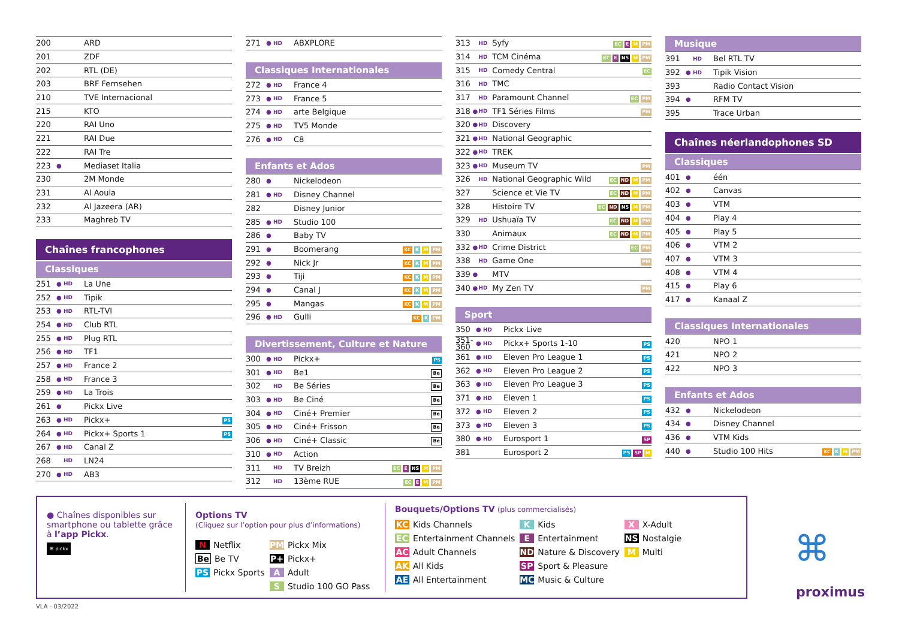| 200 | | | ARD |
| 201 | | | ZDF |
| 202 | | | RTL (DE) |
| 203 | | | BRF Fernsehen |
| 210 | | | TVE Internacional |
| 215 | | | KTO |
| 220 | | | RAI Uno |
| 221 | | | RAI Due |
| 222 | | | RAI Tre |
| 223 | ● | | Mediaset Italia |
| 230 | | | 2M Monde |
| 231 | | | Al Aoula |
| 232 | | | Al Jazeera (AR) |
| 233 | | | Maghreb TV |
Chaînes francophones
Classiques
| 251 | ● | HD | La Une | |
| 252 | ● | HD | Tipik | |
| 253 | ● | HD | RTL-TVI | |
| 254 | ● | HD | Club RTL | |
| 255 | ● | HD | Plug RTL | |
| 256 | ● | HD | TF1 | |
| 257 | ● | HD | France 2 | |
| 258 | ● | HD | France 3 | |
| 259 | ● | HD | La Trois | |
| 261 | ● | | Pickx Live | |
| 263 | ● | HD | Pickx+ | PS |
| 264 | ● | HD | Pickx+ Sports 1 | PS |
| 267 | ● | HD | Canal Z | |
| 268 | | HD | LN24 | |
| 270 | ● | HD | AB3 | |
| 271 | ● | HD | ABXPLORE |
Classiques Internationales
| 272 | ● | HD | France 4 |
| 273 | ● | HD | France 5 |
| 274 | ● | HD | arte Belgique |
| 275 | ● | HD | TV5 Monde |
| 276 | ● | HD | C8 |
Enfants et Ados
| 280 | ● | | Nickelodeon | |
| 281 | ● | HD | Disney Channel | |
| 282 | | | Disney Junior | |
| 285 | ● | HD | Studio 100 | |
| 286 | ● | | Baby TV | |
| 291 | ● | | Boomerang | KC K M PM |
| 292 | ● | | Nick Jr | KC K M PM |
| 293 | ● | | Tiji | KC K M PM |
| 294 | ● | | Canal J | KC K M PM |
| 295 | ● | | Mangas | KC K M PM |
| 296 | ● | HD | Gulli | KC K PM |
Divertissement, Culture et Nature
| 300 | ● | HD | Pickx+ | PS |
| 301 | ● | HD | Be1 | Be |
| 302 | | HD | Be Séries | Be |
| 303 | ● | HD | Be Ciné | Be |
| 304 | ● | HD | Ciné+ Premier | Be |
| 305 | ● | HD | Ciné+ Frisson | Be |
| 306 | ● | HD | Ciné+ Classic | Be |
| 310 | ● | HD | Action | |
| 311 | | HD | TV Breizh | EC E NS M PM |
| 312 | | HD | 13ème RUE | EC E M PM |
| 313 | | HD | Syfy | EC E M PM |
| 314 | | HD | TCM Cinéma | EC E NS M PM |
| 315 | | HD | Comedy Central | EC |
| 316 | | HD | TMC | |
| 317 | | HD | Paramount Channel | EC PM |
| 318 | ● | HD | TF1 Séries Films | PM |
| 320 | ● | HD | Discovery | |
| 321 | ● | HD | National Geographic | |
| 322 | ● | HD | TREK | |
| 323 | ● | HD | Museum TV | PM |
| 326 | | HD | National Geographic Wild | EC ND M PM |
| 327 | | | Science et Vie TV | EC ND M PM |
| 328 | | | Histoire TV | EC ND NS M PM |
| 329 | | HD | Ushuaïa TV | EC ND M PM |
| 330 | | | Animaux | EC ND M PM |
| 332 | ● | HD | Crime District | EC PM |
| 338 | | HD | Game One | PM |
| 339 | ● | | MTV | |
| 340 | ● | HD | My Zen TV | PM |
Sport
| 350 | ● | HD | Pickx Live | |
| 351- 360 | ● | HD | Pickx+ Sports 1-10 | PS |
| 361 | ● | HD | Eleven Pro League 1 | PS |
| 362 | ● | HD | Eleven Pro League 2 | PS |
| 363 | ● | HD | Eleven Pro League 3 | PS |
| 371 | ● | HD | Eleven 1 | PS |
| 372 | ● | HD | Eleven 2 | PS |
| 373 | ● | HD | Eleven 3 | PS |
| 380 | ● | HD | Eurosport 1 | SP |
| 381 | | | Eurosport 2 | PS SP M |
Musique
| 391 | | HD | Bel RTL TV |
| 392 | ● | HD | Tipik Vision |
| 393 | | | Radio Contact Vision |
| 394 | ● | | RFM TV |
| 395 | | | Trace Urban |
Chaînes néerlandophones SD
Classiques
| 401 | ● | | één |
| 402 | ● | | Canvas |
| 403 | ● | | VTM |
| 404 | ● | | Play 4 |
| 405 | ● | | Play 5 |
| 406 | ● | | VTM 2 |
| 407 | ● | | VTM 3 |
| 408 | ● | | VTM 4 |
| 415 | ● | | Play 6 |
| 417 | ● | | Kanaal Z |
Classiques Internationales
| 420 | | | NPO 1 |
| 421 | | | NPO 2 |
| 422 | | | NPO 3 |
Enfants et Ados
| 432 | ● | | Nickelodeon | |
| 434 | ● | | Disney Channel | |
| 436 | ● | | VTM Kids | |
| 440 | ● | | Studio 100 Hits | KC K M PM |
● Chaînes disponibles sur smartphone ou tablette grâce à l’app Pickx.
⌘ pickx
Options TV
(Cliquez sur l’option pour plus d’informations)
| N Netflix | PM Pickx Mix |
| Be Be TV | P+ Pickx+ |
| PS Pickx Sports | A Adult |
| | S Studio 100 GO Pass |
Bouquets/Options TV (plus commercialisés)
| KC Kids Channels | K Kids | X X-Adult |
| EC Entertainment Channels | E Entertainment | NS Nostalgie |
| AC Adult Channels | ND Nature & Discovery | M Multi |
| AK All Kids | SP Sport & Pleasure | |
| AE All Entertainment | MC Music & Culture | |
⌘
proximus
VLA - 03/2022